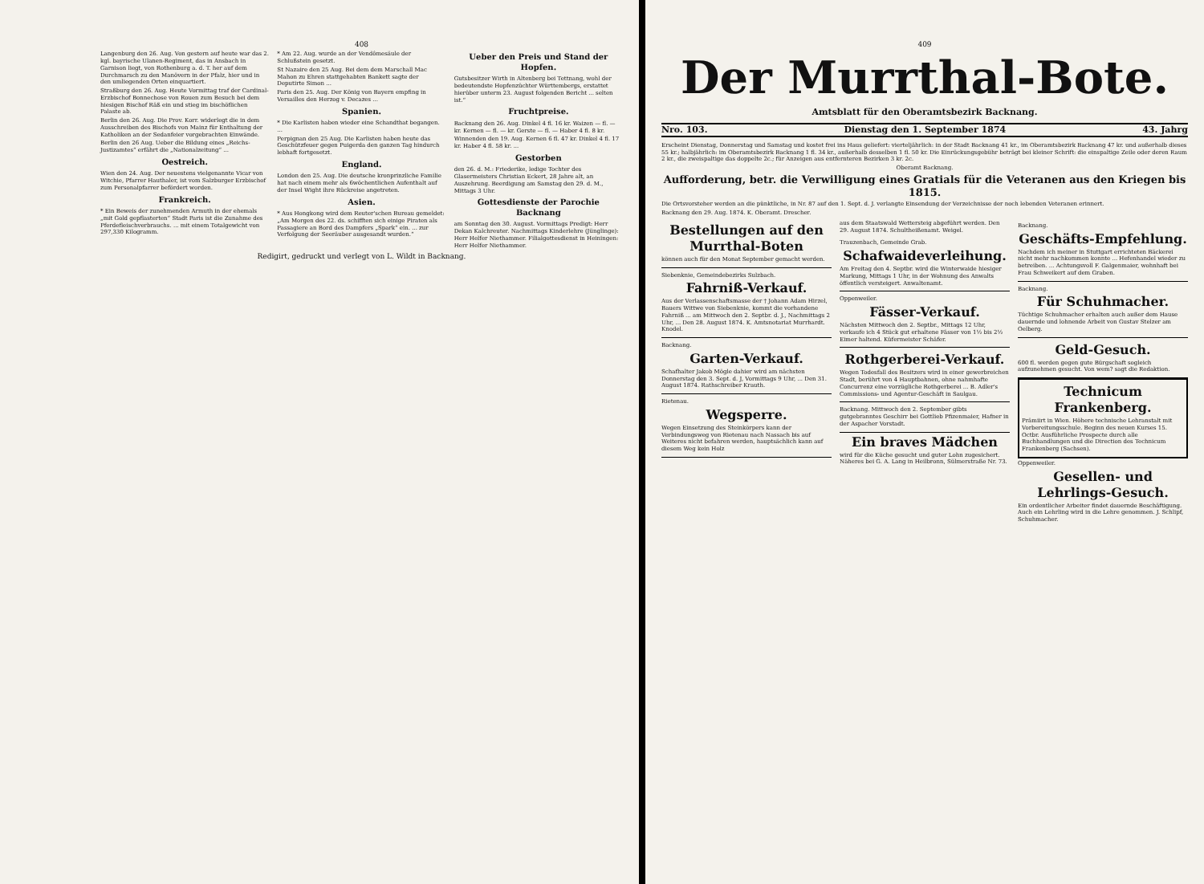408
Langenburg den 26. Aug. Von gestern auf heute war das 2. kgl. bayrische Ulanen-Regiment, das in Ansbach in Garnison liegt, von Rothenburg a. d. T. her auf dem Durchmarsch zu den Manövern in der Pfalz, hier und in den umliegenden Orten einquartiert.
Straßburg den 26. Aug. Heute Vormittag traf der Cardinal-Erzbischof Bonnechose von Rouen zum Besuch bei dem hiesigen Bischof Räß ein und stieg im bischöflichen Palaste ab.
Berlin den 26. Aug. Die Prov. Korr. widerlegt die in dem Ausschreiben des Bischofs von Mainz für Enthaltung der Katholiken an der Sedanfeier vorgebrachten Einwände.
Berlin den 26 Aug. Ueber die Bildung eines „Reichs-Justizamtes“ erfährt die „Nationalzeitung“ ...
Oestreich.
Wien den 24. Aug. Der neuestens vielgenannte Vicar von Witchie, Pfarrer Hauthaler, ist vom Salzburger Erzbischof zum Personalpfarrer befördert worden.
Frankreich.
* Ein Beweis der zunehmenden Armuth in der ehemals „mit Gold gepflasterten“ Stadt Paris ist die Zunahme des Pferdefleischverbrauchs. ... mit einem Totalgewicht von 297,330 Kilogramm.
* Am 22. Aug. wurde an der Vendômesäule der Schlußstein gesetzt.
St Nazaire den 25 Aug. Bei dem dem Marschall Mac Mahon zu Ehren stattgehabten Bankett sagte der Deputirte Simon ...
Paris den 25. Aug. Der König von Bayern empfing in Versailles den Herzog v. Decazes ...
Spanien.
* Die Karlisten haben wieder eine Schandthat begangen. ...
Perpignan den 25 Aug. Die Karlisten haben heute das Geschützfeuer gegen Puigerda den ganzen Tag hindurch lebhaft fortgesetzt.
England.
London den 25. Aug. Die deutsche kronprinzliche Familie hat nach einem mehr als 6wöchentlichen Aufenthalt auf der Insel Wight ihre Rückreise angetreten.
Asien.
* Aus Hongkong wird dem Reuter'schen Bureau gemeldet: „Am Morgen des 22. ds. schifften sich einige Piraten als Passagiere an Bord des Dampfers „Spark“ ein. ... zur Verfolgung der Seeräuber ausgesandt wurden.“
Ueber den Preis und Stand der Hopfen.
Gutsbesitzer Wirth in Altenberg bei Tettnang, wohl der bedeutendste Hopfenzüchter Württembergs, erstattet hierüber unterm 23. August folgenden Bericht ... selten ist.“
Fruchtpreise.
Backnang den 26. Aug. Dinkel 4 fl. 16 kr. Waizen — fl. — kr. Kernen — fl. — kr. Gerste — fl. — Haber 4 fl. 8 kr.
Winnenden den 19. Aug. Kernen 6 fl. 47 kr. Dinkel 4 fl. 17 kr. Haber 4 fl. 58 kr. ...
Gestorben
den 26. d. M.: Friederike, ledige Tochter des Glasermeisters Christian Eckert, 28 Jahre alt, an Auszehrung. Beerdigung am Samstag den 29. d. M., Mittags 3 Uhr.
Gottesdienste der Parochie Backnang
am Sonntag den 30. August. Vormittags Predigt: Herr Dekan Kalchreuter. Nachmittags Kinderlehre (Jünglinge): Herr Helfer Niethammer. Filialgottesdienst in Heiningen: Herr Helfer Niethammer.
Redigirt, gedruckt und verlegt von L. Wildt in Backnang.
409
Der Murrthal-Bote.
Amtsblatt für den Oberamtsbezirk Backnang.
Nro. 103. Dienstag den 1. September 1874 43. Jahrg
Erscheint Dienstag, Donnerstag und Samstag und kostet frei ins Haus geliefert: vierteljährlich: in der Stadt Backnang 41 kr., im Oberamtsbezirk Backnang 47 kr. und außerhalb dieses 55 kr.; halbjährlich: im Oberamtsbezirk Backnang 1 fl. 34 kr., außerhalb desselben 1 fl. 50 kr. Die Einrückungsgebühr beträgt bei kleiner Schrift: die einspaltige Zeile oder deren Raum 2 kr., die zweispaltige das doppelte 2c.; für Anzeigen aus entfernteren Bezirken 3 kr. 2c.
Oberamt Backnang.
Aufforderung, betr. die Verwilligung eines Gratials für die Veteranen aus den Kriegen bis 1815.
Die Ortsvorsteher werden an die pünktliche, in Nr. 87 auf den 1. Sept. d. J. verlangte Einsendung der Verzeichnisse der noch lebenden Veteranen erinnert.
Backnang den 29. Aug. 1874. K. Oberamt. Drescher.
Bestellungen auf den Murrthal-Boten
können auch für den Monat September gemacht werden.
Siebenknie, Gemeindebezirks Sulzbach.
Fahrniß-Verkauf.
Aus der Verlassenschaftsmasse der † Johann Adam Hirzel, Bauers Wittwe von Siebenknie, kommt die vorhandene Fahrniß ... am Mittwoch den 2. Septbr. d. J., Nachmittags 2 Uhr, ... Den 28. August 1874. K. Amtsnotariat Murrhardt. Knodel.
Backnang.
Garten-Verkauf.
Schafhalter Jakob Mögle dahier wird am nächsten Donnerstag den 3. Sept. d. J, Vormittags 9 Uhr, ... Den 31. August 1874. Rathschreiber Krauth.
Rietenau.
Wegsperre.
Wegen Einsetzung des Steinkörpers kann der Verbindungsweg von Rietenau nach Nassach bis auf Weiteres nicht befahren werden, hauptsächlich kann auf diesem Weg kein Holz
aus dem Staatswald Wettersteig abgeführt werden. Den 29. August 1874. Schultheißenamt. Weigel.
Trauzenbach, Gemeinde Grab.
Schafwaideverleihung.
Am Freitag den 4. Septbr. wird die Winterwaide hiesiger Markung, Mittags 1 Uhr, in der Wohnung des Anwalts öffentlich versteigert. Anwaltenamt.
Oppenweiler.
Fässer-Verkauf.
Nächsten Mittwoch den 2. Septbr., Mittags 12 Uhr, verkaufe ich 4 Stück gut erhaltene Fässer von 1½ bis 2½ Eimer haltend. Küfermeister Schäfer.
Rothgerberei-Verkauf.
Wegen Todesfall des Besitzers wird in einer gewerbreichen Stadt, berührt von 4 Hauptbahnen, ohne nahmhafte Concurrenz eine vorzügliche Rothgerberei ... B. Adler's Commissions- und Agentur-Geschäft in Saulgau.
Backnang. Mittwoch den 2. September gibts gutgebranntes Geschirr bei Gottlieb Pfizenmaier, Hafner in der Aspacher Vorstadt.
Ein braves Mädchen
wird für die Küche gesucht und guter Lohn zugesichert. Näheres bei G. A. Lang in Heilbronn, Sülmerstraße Nr. 73.
Backnang.
Geschäfts-Empfehlung.
Nachdem ich meiner in Stuttgart errichteten Bäckerei nicht mehr nachkommen konnte ... Hefenhandel wieder zu betreiben. ... Achtungsvoll F. Galgenmaier, wohnhaft bei Frau Schweikert auf dem Graben.
Backnang.
Für Schuhmacher.
Tüchtige Schuhmacher erhalten auch außer dem Hause dauernde und lohnende Arbeit von Gustav Stelzer am Oelberg.
Geld-Gesuch.
600 fl. werden gegen gute Bürgschaft sogleich aufzunehmen gesucht. Von wem? sagt die Redaktion.
Technicum Frankenberg.
Prämiirt in Wien. Höhere technische Lehranstalt mit Vorbereitungsschule. Beginn des neuen Kurses 15. Octbr. Ausführliche Prospecte durch alle Buchhandlungen und die Direction des Technicum Frankenberg (Sachsen).
Oppenweiler.
Gesellen- und Lehrlings-Gesuch.
Ein ordentlicher Arbeiter findet dauernde Beschäftigung. Auch ein Lehrling wird in die Lehre genommen. J. Schlipf, Schuhmacher.